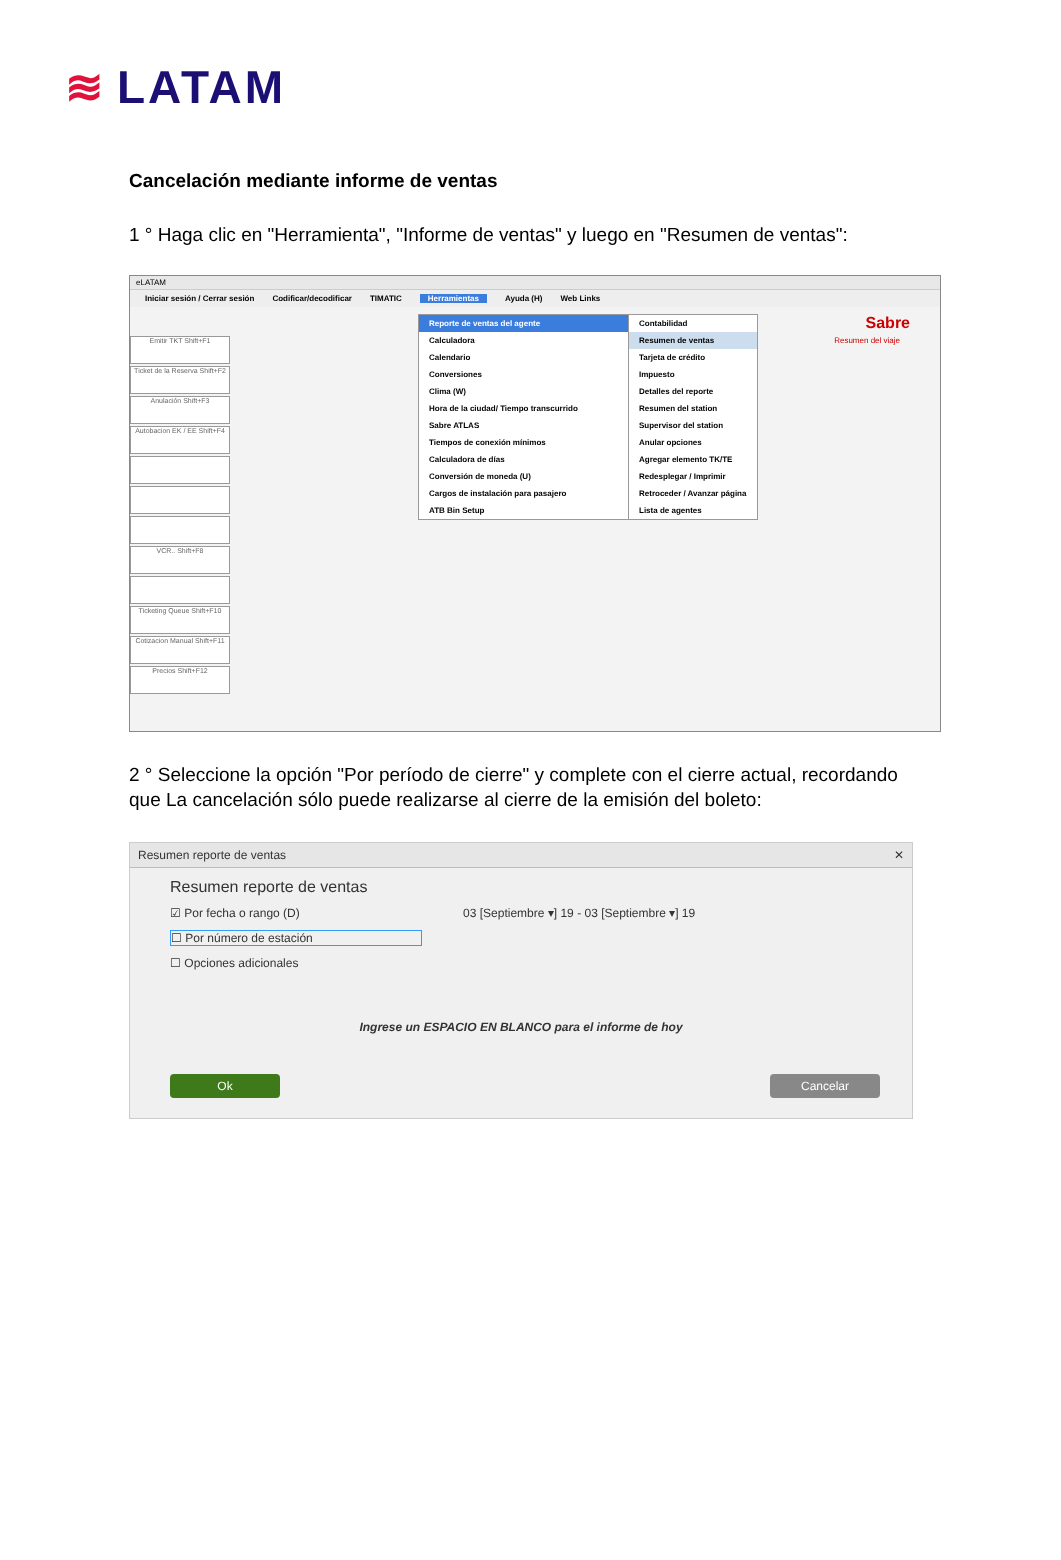≋ LATAM
Cancelación mediante informe de ventas
1 ° Haga clic en "Herramienta", "Informe de ventas" y luego en "Resumen de ventas":
eLATAM
Iniciar sesión / Cerrar sesión Codificar/decodificar TIMATIC Herramientas Ayuda (H) Web Links
Emitir TKT Shift+F1
Ticket de la Reserva Shift+F2
Anulación Shift+F3
Autobacion EK / EE Shift+F4
VCR.. Shift+F8
Ticketing Queue Shift+F10
Cotizacion Manual Shift+F11
Precios Shift+F12
Reporte de ventas del agente
Calculadora
Calendario
Conversiones
Clima (W)
Hora de la ciudad/ Tiempo transcurrido
Sabre ATLAS
Tiempos de conexión mínimos
Calculadora de días
Conversión de moneda (U)
Cargos de instalación para pasajero
ATB Bin Setup
Contabilidad
Resumen de ventas
Tarjeta de crédito
Impuesto
Detalles del reporte
Resumen del station
Supervisor del station
Anular opciones
Agregar elemento TK/TE
Redesplegar / Imprimir
Retroceder / Avanzar página
Lista de agentes
Sabre
Resumen del viaje
2 ° Seleccione la opción "Por período de cierre" y complete con el cierre actual, recordando que La cancelación sólo puede realizarse al cierre de la emisión del boleto:
Resumen reporte de ventas ✕
Resumen reporte de ventas
☑ Por fecha o rango (D) 03 [Septiembre ▾] 19 - 03 [Septiembre ▾] 19
☐ Por número de estación
☐ Opciones adicionales
Ingrese un ESPACIO EN BLANCO para el informe de hoy
Ok Cancelar